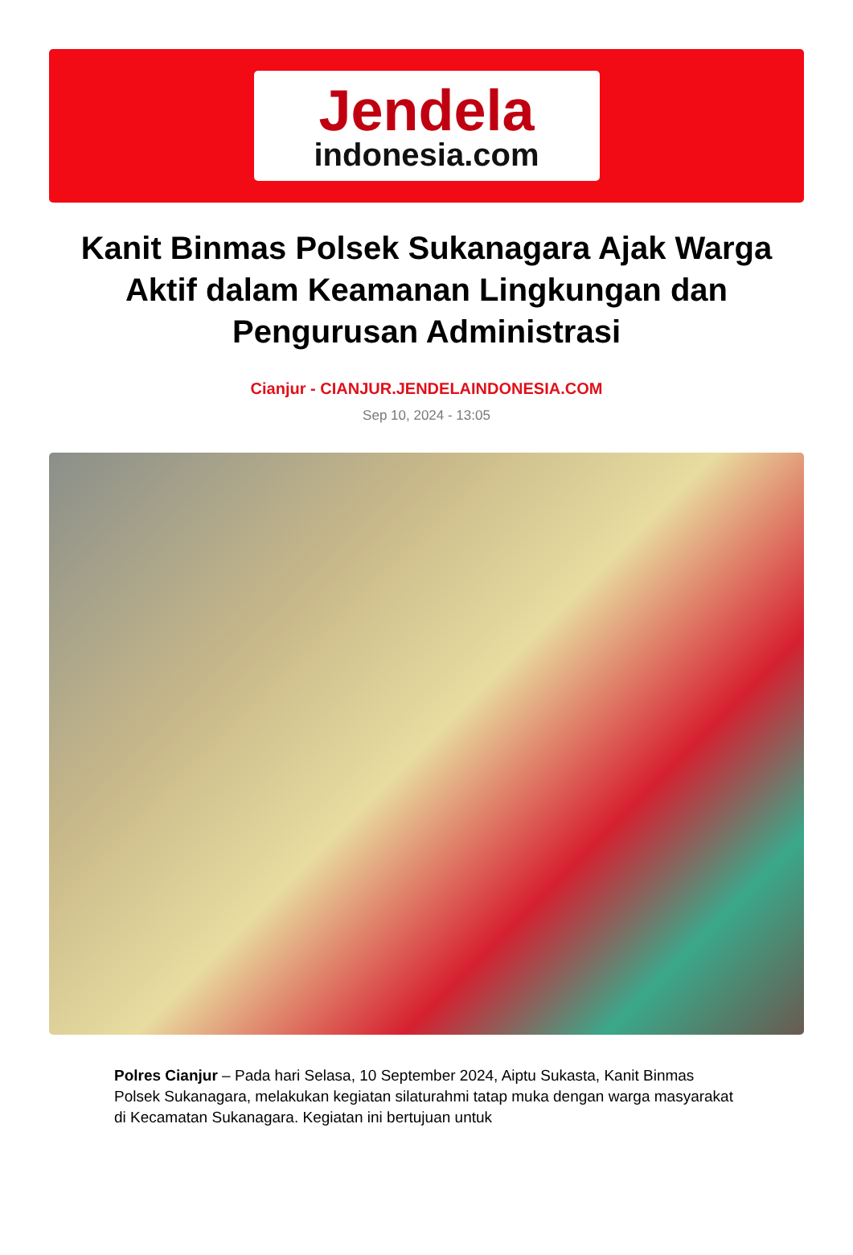Jendela
indonesia.com
Kanit Binmas Polsek Sukanagara Ajak Warga Aktif dalam Keamanan Lingkungan dan Pengurusan Administrasi
Cianjur - CIANJUR.JENDELAINDONESIA.COM
Sep 10, 2024 - 13:05
Polres Cianjur – Pada hari Selasa, 10 September 2024, Aiptu Sukasta, Kanit Binmas Polsek Sukanagara, melakukan kegiatan silaturahmi tatap muka dengan warga masyarakat di Kecamatan Sukanagara. Kegiatan ini bertujuan untuk